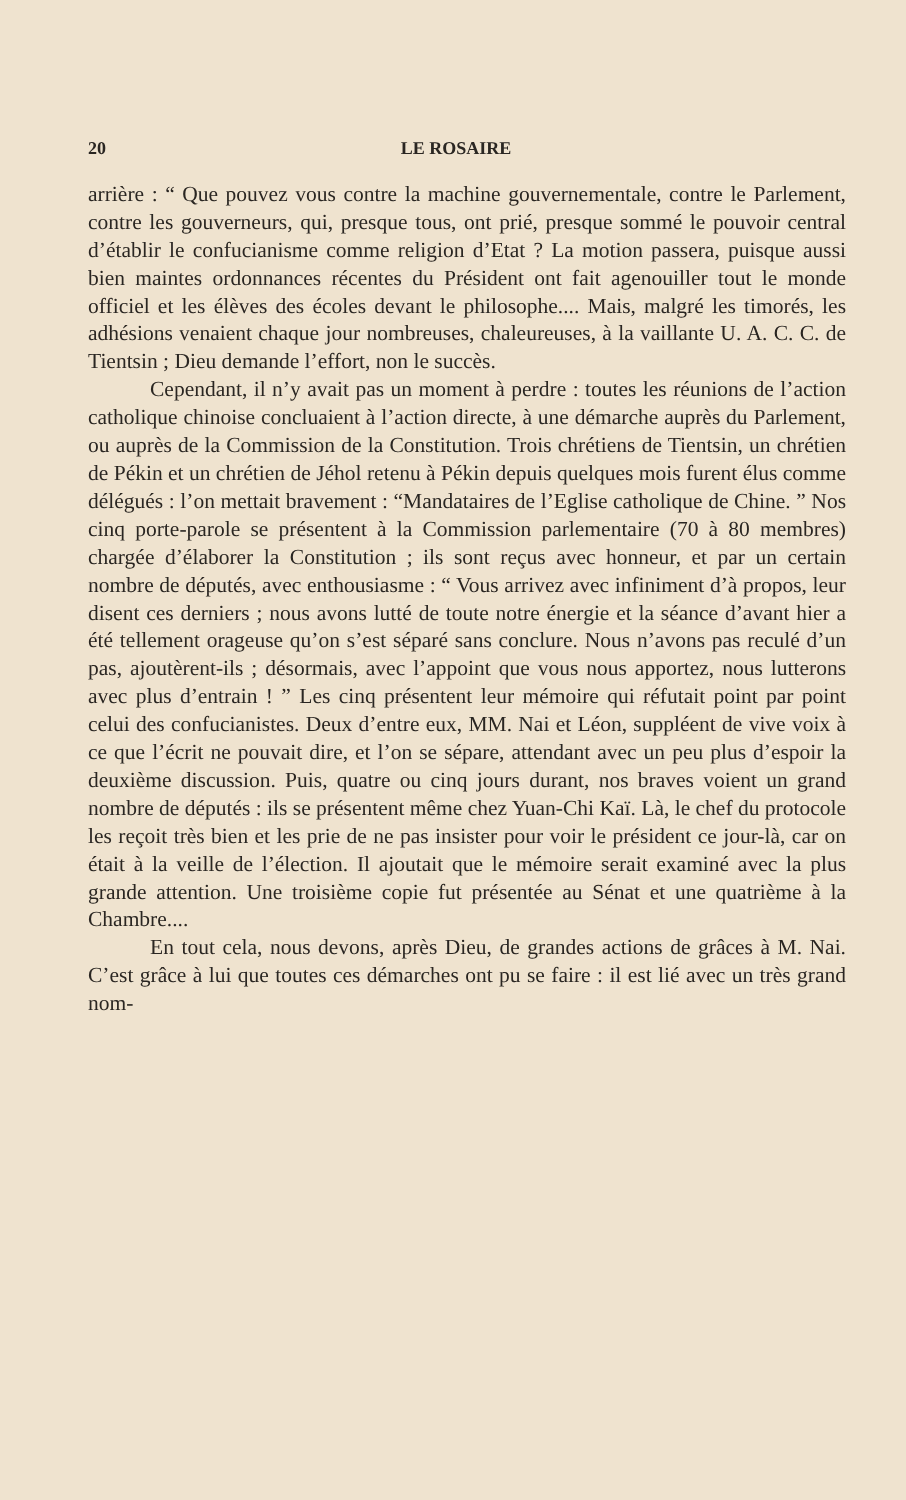20 LE ROSAIRE
arrière : “ Que pouvez vous contre la machine gouvernementale, contre le Parlement, contre les gouverneurs, qui, presque tous, ont prié, presque sommé le pouvoir central d’établir le confucianisme comme religion d’Etat ? La motion passera, puisque aussi bien maintes ordonnances récentes du Président ont fait agenouiller tout le monde officiel et les élèves des écoles devant le philosophe.... Mais, malgré les timorés, les adhésions venaient chaque jour nombreuses, chaleureuses, à la vaillante U. A. C. C. de Tientsin ; Dieu demande l’effort, non le succès.
Cependant, il n’y avait pas un moment à perdre : toutes les réunions de l’action catholique chinoise concluaient à l’action directe, à une démarche auprès du Parlement, ou auprès de la Commission de la Constitution. Trois chrétiens de Tientsin, un chrétien de Pékin et un chrétien de Jéhol retenu à Pékin depuis quelques mois furent élus comme délégués : l’on mettait bravement : “Mandataires de l’Eglise catholique de Chine. ” Nos cinq porte-parole se présentent à la Commission parlementaire (70 à 80 membres) chargée d’élaborer la Constitution ; ils sont reçus avec honneur, et par un certain nombre de députés, avec enthousiasme : “ Vous arrivez avec infiniment d’à propos, leur disent ces derniers ; nous avons lutté de toute notre énergie et la séance d’avant hier a été tellement orageuse qu’on s’est séparé sans conclure. Nous n’avons pas reculé d’un pas, ajoutèrent-ils ; désormais, avec l’appoint que vous nous apportez, nous lutterons avec plus d’entrain ! ” Les cinq présentent leur mémoire qui réfutait point par point celui des confucianistes. Deux d’entre eux, MM. Nai et Léon, suppléent de vive voix à ce que l’écrit ne pouvait dire, et l’on se sépare, attendant avec un peu plus d’espoir la deuxième discussion. Puis, quatre ou cinq jours durant, nos braves voient un grand nombre de députés : ils se présentent même chez Yuan-Chi Kaï. Là, le chef du protocole les reçoit très bien et les prie de ne pas insister pour voir le président ce jour-là, car on était à la veille de l’élection. Il ajoutait que le mémoire serait examiné avec la plus grande attention. Une troisième copie fut présentée au Sénat et une quatrième à la Chambre....
En tout cela, nous devons, après Dieu, de grandes actions de grâces à M. Nai. C’est grâce à lui que toutes ces démarches ont pu se faire : il est lié avec un très grand nom-